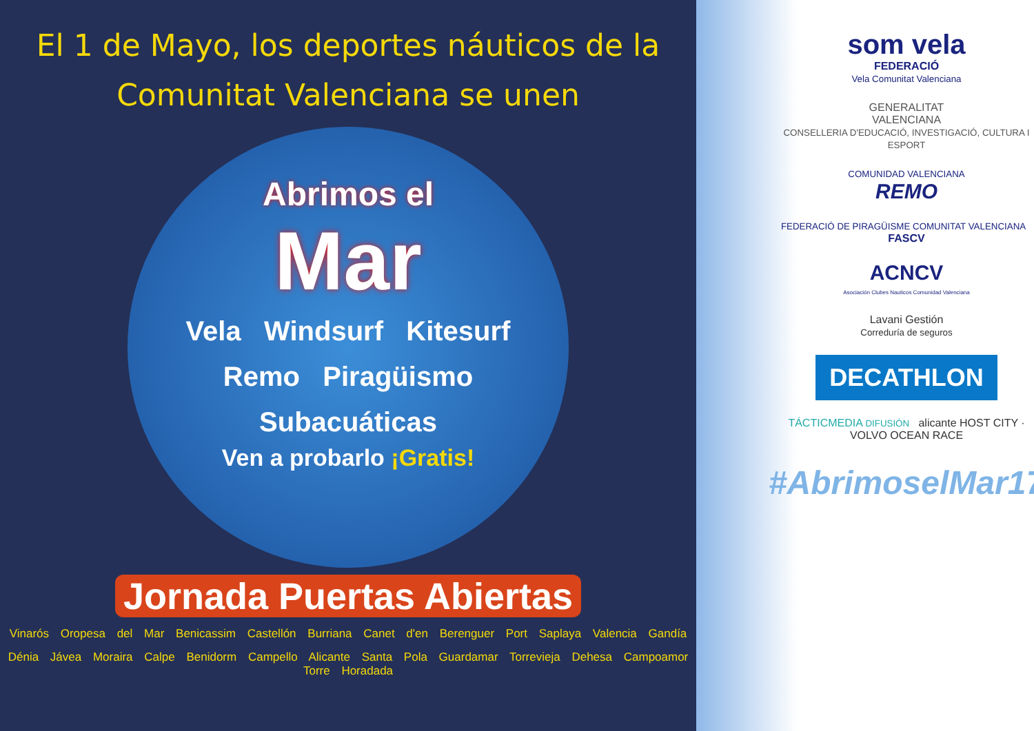El 1 de Mayo, los deportes náuticos de la
Comunitat Valenciana se unen
Abrimos el
Mar
Vela Windsurf Kitesurf
Remo Piragüismo
Subacuáticas
Ven a probarlo ¡Gratis!
Jornada Puertas Abiertas
Vinarós Oropesa del Mar Benicassim Castellón Burriana Canet d'en Berenguer Port Saplaya Valencia Gandía
Dénia Jávea Moraira Calpe Benidorm Campello Alicante Santa Pola Guardamar Torrevieja Dehesa Campoamor Torre Horadada
som vela
FEDERACIÓ
Vela Comunitat Valenciana
GENERALITAT
VALENCIANA
CONSELLERIA D'EDUCACIÓ, INVESTIGACIÓ, CULTURA I ESPORT
COMUNIDAD VALENCIANA
REMO
FEDERACIÓ DE PIRAGÜISME COMUNITAT VALENCIANA FASCV
ACNCV
Asociación Clubes Nauticos Comunidad Valenciana
Lavani Gestión
Correduría de seguros
DECATHLON
TÁCTICMEDIA DIFUSIÓN alicante HOST CITY · VOLVO OCEAN RACE
#AbrimoselMar17